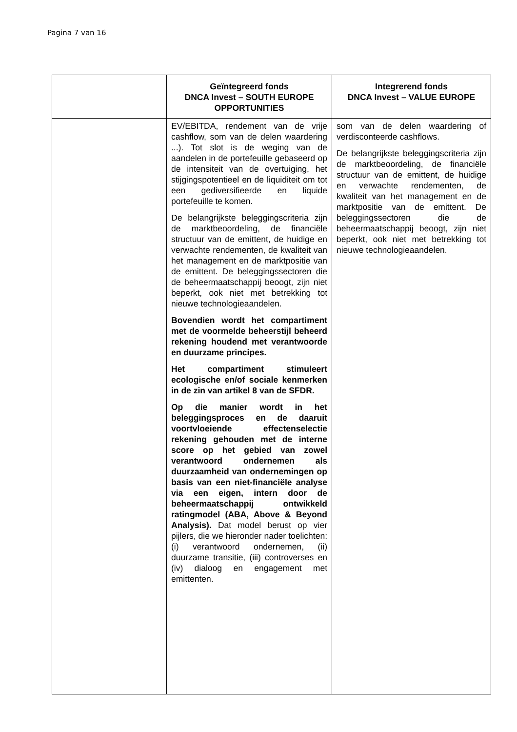Pagina 7 van 16
| | Geïntegreerd fonds DNCA Invest – SOUTH EUROPE OPPORTUNITIES | Integrerend fonds DNCA Invest – VALUE EUROPE |
| --- | --- | --- |
| | EV/EBITDA, rendement van de vrije cashflow, som van de delen waardering ...). Tot slot is de weging van de aandelen in de portefeuille gebaseerd op de intensiteit van de overtuiging, het stijgingspotentieel en de liquiditeit om tot een gediversifieerde en liquide portefeuille te komen. De belangrijkste beleggingscriteria zijn de marktbeoordeling, de financiële structuur van de emittent, de huidige en verwachte rendementen, de kwaliteit van het management en de marktpositie van de emittent. De beleggingssectoren die de beheermaatschappij beoogt, zijn niet beperkt, ook niet met betrekking tot nieuwe technologieaandelen. Bovendien wordt het compartiment met de voormelde beheerstijl beheerd rekening houdend met verantwoorde en duurzame principes. Het compartiment stimuleert ecologische en/of sociale kenmerken in de zin van artikel 8 van de SFDR. Op die manier wordt in het beleggingsproces en de daaruit voortvloeiende effectenselectie rekening gehouden met de interne score op het gebied van zowel verantwoord ondernemen als duurzaamheid van ondernemingen op basis van een niet-financiële analyse via een eigen, intern door de beheermaatschappij ontwikkeld ratingmodel (ABA, Above & Beyond Analysis). Dat model berust op vier pijlers, die we hieronder nader toelichten: (i) verantwoord ondernemen, (ii) duurzame transitie, (iii) controverses en (iv) dialoog en engagement met emittenten. | som van de delen waardering of verdisconteerde cashflows. De belangrijkste beleggingscriteria zijn de marktbeoordeling, de financiële structuur van de emittent, de huidige en verwachte rendementen, de kwaliteit van het management en de marktpositie van de emittent. De beleggingssectoren die de beheermaatschappij beoogt, zijn niet beperkt, ook niet met betrekking tot nieuwe technologieaandelen. |